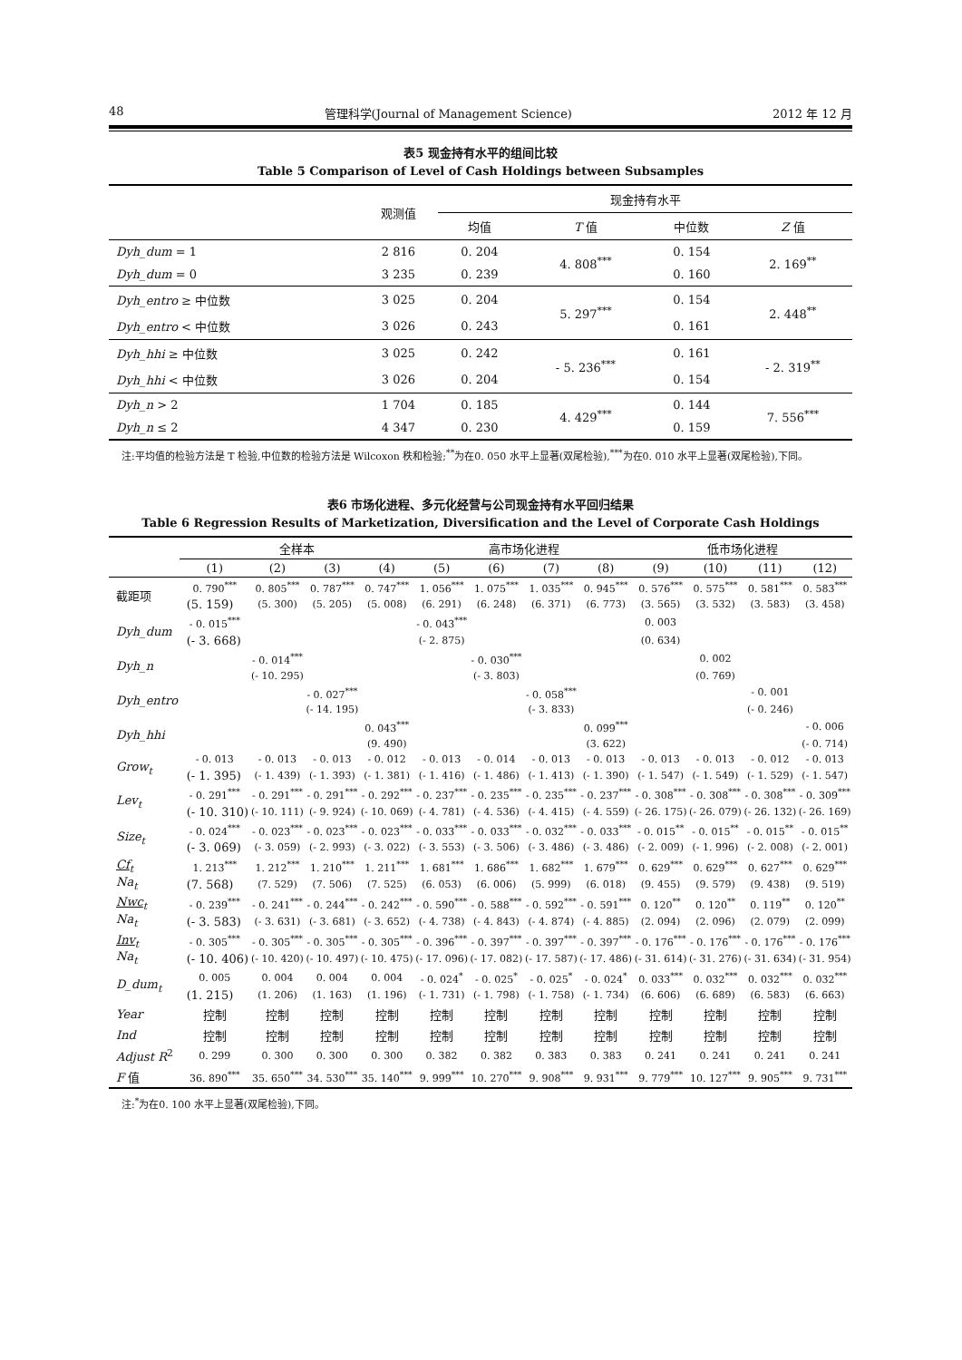48 管理科学(Journal of Management Science) 2012 年 12 月
表5 现金持有水平的组间比较
Table 5 Comparison of Level of Cash Holdings between Subsamples
| | 观测值 | 现金持有水平 | | | |
| --- | --- | --- | --- | --- | --- |
| | | 均值 | T 值 | 中位数 | Z 值 |
| Dyh_dum = 1 | 2 816 | 0. 204 | 4. 808<sup>***</sup> | 0. 154 | 2. 169<sup>**</sup> |
| Dyh_dum = 0 | 3 235 | 0. 239 | | 0. 160 | |
| Dyh_entro ≥ 中位数 | 3 025 | 0. 204 | 5. 297<sup>***</sup> | 0. 154 | 2. 448<sup>**</sup> |
| Dyh_entro < 中位数 | 3 026 | 0. 243 | | 0. 161 | |
| Dyh_hhi ≥ 中位数 | 3 025 | 0. 242 | - 5. 236<sup>***</sup> | 0. 161 | - 2. 319<sup>**</sup> |
| Dyh_hhi < 中位数 | 3 026 | 0. 204 | | 0. 154 | |
| Dyh_n > 2 | 1 704 | 0. 185 | 4. 429<sup>***</sup> | 0. 144 | 7. 556<sup>***</sup> |
| Dyh_n ≤ 2 | 4 347 | 0. 230 | | 0. 159 | |
注:平均值的检验方法是 T 检验,中位数的检验方法是 Wilcoxon 秩和检验;<sup>**</sup>为在0. 050 水平上显著(双尾检验),<sup>***</sup>为在0. 010 水平上显著(双尾检验),下同。
表6 市场化进程、多元化经营与公司现金持有水平回归结果
Table 6 Regression Results of Marketization, Diversification and the Level of Corporate Cash Holdings
| | 全样本 | | | | 高市场化进程 | | | | 低市场化进程 | | | |
| --- | --- | --- | --- | --- | --- | --- | --- | --- | --- | --- | --- | --- |
| | (1) | (2) | (3) | (4) | (5) | (6) | (7) | (8) | (9) | (10) | (11) | (12) |
| 截距项 | 0. 790<sup>***</sup> | 0. 805<sup>***</sup> | 0. 787<sup>***</sup> | 0. 747<sup>***</sup> | 1. 056<sup>***</sup> | 1. 075<sup>***</sup> | 1. 035<sup>***</sup> | 0. 945<sup>***</sup> | 0. 576<sup>***</sup> | 0. 575<sup>***</sup> | 0. 581<sup>***</sup> | 0. 583<sup>***</sup> |
| | (5. 159) | (5. 300) | (5. 205) | (5. 008) | (6. 291) | (6. 248) | (6. 371) | (6. 773) | (3. 565) | (3. 532) | (3. 583) | (3. 458) |
| Dyh_dum | - 0. 015<sup>***</sup> | | | | - 0. 043<sup>***</sup> | | | | 0. 003 | | | |
| | (- 3. 668) | | | | (- 2. 875) | | | | (0. 634) | | | |
| Dyh_n | | - 0. 014<sup>***</sup> | | | | - 0. 030<sup>***</sup> | | | | 0. 002 | | |
| | | (- 10. 295) | | | | (- 3. 803) | | | | (0. 769) | | |
| Dyh_entro | | | - 0. 027<sup>***</sup> | | | | - 0. 058<sup>***</sup> | | | | - 0. 001 | |
| | | | (- 14. 195) | | | | (- 3. 833) | | | | (- 0. 246) | |
| Dyh_hhi | | | | 0. 043<sup>***</sup> | | | | 0. 099<sup>***</sup> | | | | - 0. 006 |
| | | | | (9. 490) | | | | (3. 622) | | | | (- 0. 714) |
| Grow<sub>t</sub> | - 0. 013 | - 0. 013 | - 0. 013 | - 0. 012 | - 0. 013 | - 0. 014 | - 0. 013 | - 0. 013 | - 0. 013 | - 0. 013 | - 0. 012 | - 0. 013 |
| | (- 1. 395) | (- 1. 439) | (- 1. 393) | (- 1. 381) | (- 1. 416) | (- 1. 486) | (- 1. 413) | (- 1. 390) | (- 1. 547) | (- 1. 549) | (- 1. 529) | (- 1. 547) |
| Lev<sub>t</sub> | - 0. 291<sup>***</sup> | - 0. 291<sup>***</sup> | - 0. 291<sup>***</sup> | - 0. 292<sup>***</sup> | - 0. 237<sup>***</sup> | - 0. 235<sup>***</sup> | - 0. 235<sup>***</sup> | - 0. 237<sup>***</sup> | - 0. 308<sup>***</sup> | - 0. 308<sup>***</sup> | - 0. 308<sup>***</sup> | - 0. 309<sup>***</sup> |
| | (- 10. 310) | (- 10. 111) | (- 9. 924) | (- 10. 069) | (- 4. 781) | (- 4. 536) | (- 4. 415) | (- 4. 559) | (- 26. 175) | (- 26. 079) | (- 26. 132) | (- 26. 169) |
| Size<sub>t</sub> | - 0. 024<sup>***</sup> | - 0. 023<sup>***</sup> | - 0. 023<sup>***</sup> | - 0. 023<sup>***</sup> | - 0. 033<sup>***</sup> | - 0. 033<sup>***</sup> | - 0. 032<sup>***</sup> | - 0. 033<sup>***</sup> | - 0. 015<sup>**</sup> | - 0. 015<sup>**</sup> | - 0. 015<sup>**</sup> | - 0. 015<sup>**</sup> |
| | (- 3. 069) | (- 3. 059) | (- 2. 993) | (- 3. 022) | (- 3. 553) | (- 3. 506) | (- 3. 486) | (- 3. 486) | (- 2. 009) | (- 1. 996) | (- 2. 008) | (- 2. 001) |
| Cf<sub>t</sub> Na<sub>t</sub> | 1. 213<sup>***</sup> | 1. 212<sup>***</sup> | 1. 210<sup>***</sup> | 1. 211<sup>***</sup> | 1. 681<sup>***</sup> | 1. 686<sup>***</sup> | 1. 682<sup>***</sup> | 1. 679<sup>***</sup> | 0. 629<sup>***</sup> | 0. 629<sup>***</sup> | 0. 627<sup>***</sup> | 0. 629<sup>***</sup> |
| | (7. 568) | (7. 529) | (7. 506) | (7. 525) | (6. 053) | (6. 006) | (5. 999) | (6. 018) | (9. 455) | (9. 579) | (9. 438) | (9. 519) |
| Nwc<sub>t</sub> Na<sub>t</sub> | - 0. 239<sup>***</sup> | - 0. 241<sup>***</sup> | - 0. 244<sup>***</sup> | - 0. 242<sup>***</sup> | - 0. 590<sup>***</sup> | - 0. 588<sup>***</sup> | - 0. 592<sup>***</sup> | - 0. 591<sup>***</sup> | 0. 120<sup>**</sup> | 0. 120<sup>**</sup> | 0. 119<sup>**</sup> | 0. 120<sup>**</sup> |
| | (- 3. 583) | (- 3. 631) | (- 3. 681) | (- 3. 652) | (- 4. 738) | (- 4. 843) | (- 4. 874) | (- 4. 885) | (2. 094) | (2. 096) | (2. 079) | (2. 099) |
| Inv<sub>t</sub> Na<sub>t</sub> | - 0. 305<sup>***</sup> | - 0. 305<sup>***</sup> | - 0. 305<sup>***</sup> | - 0. 305<sup>***</sup> | - 0. 396<sup>***</sup> | - 0. 397<sup>***</sup> | - 0. 397<sup>***</sup> | - 0. 397<sup>***</sup> | - 0. 176<sup>***</sup> | - 0. 176<sup>***</sup> | - 0. 176<sup>***</sup> | - 0. 176<sup>***</sup> |
| | (- 10. 406) | (- 10. 420) | (- 10. 497) | (- 10. 475) | (- 17. 096) | (- 17. 082) | (- 17. 587) | (- 17. 486) | (- 31. 614) | (- 31. 276) | (- 31. 634) | (- 31. 954) |
| D_dum<sub>t</sub> | 0. 005 | 0. 004 | 0. 004 | 0. 004 | - 0. 024<sup>*</sup> | - 0. 025<sup>*</sup> | - 0. 025<sup>*</sup> | - 0. 024<sup>*</sup> | 0. 033<sup>***</sup> | 0. 032<sup>***</sup> | 0. 032<sup>***</sup> | 0. 032<sup>***</sup> |
| | (1. 215) | (1. 206) | (1. 163) | (1. 196) | (- 1. 731) | (- 1. 798) | (- 1. 758) | (- 1. 734) | (6. 606) | (6. 689) | (6. 583) | (6. 663) |
| Year | 控制 | 控制 | 控制 | 控制 | 控制 | 控制 | 控制 | 控制 | 控制 | 控制 | 控制 | 控制 |
| Ind | 控制 | 控制 | 控制 | 控制 | 控制 | 控制 | 控制 | 控制 | 控制 | 控制 | 控制 | 控制 |
| Adjust R<sup>2</sup> | 0. 299 | 0. 300 | 0. 300 | 0. 300 | 0. 382 | 0. 382 | 0. 383 | 0. 383 | 0. 241 | 0. 241 | 0. 241 | 0. 241 |
| F 值 | 36. 890<sup>***</sup> | 35. 650<sup>***</sup> | 34. 530<sup>***</sup> | 35. 140<sup>***</sup> | 9. 999<sup>***</sup> | 10. 270<sup>***</sup> | 9. 908<sup>***</sup> | 9. 931<sup>***</sup> | 9. 779<sup>***</sup> | 10. 127<sup>***</sup> | 9. 905<sup>***</sup> | 9. 731<sup>***</sup> |
注:<sup>*</sup>为在0. 100 水平上显著(双尾检验),下同。